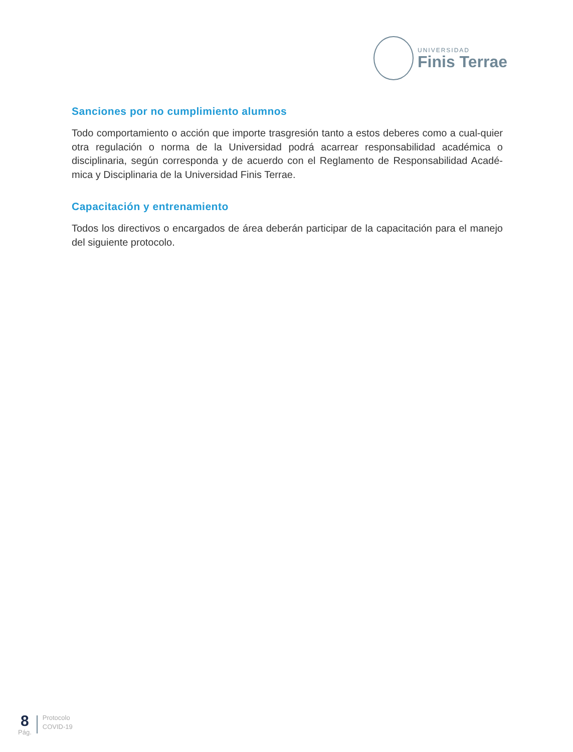UNIVERSIDAD
Finis Terrae
Sanciones por no cumplimiento alumnos
Todo comportamiento o acción que importe trasgresión tanto a estos deberes como a cual-quier otra regulación o norma de la Universidad podrá acarrear responsabilidad académica o disciplinaria, según corresponda y de acuerdo con el Reglamento de Responsabilidad Acadé-mica y Disciplinaria de la Universidad Finis Terrae.
Capacitación y entrenamiento
Todos los directivos o encargados de área deberán participar de la capacitación para el manejo del siguiente protocolo.
8
Pág.
Protocolo
COVID-19